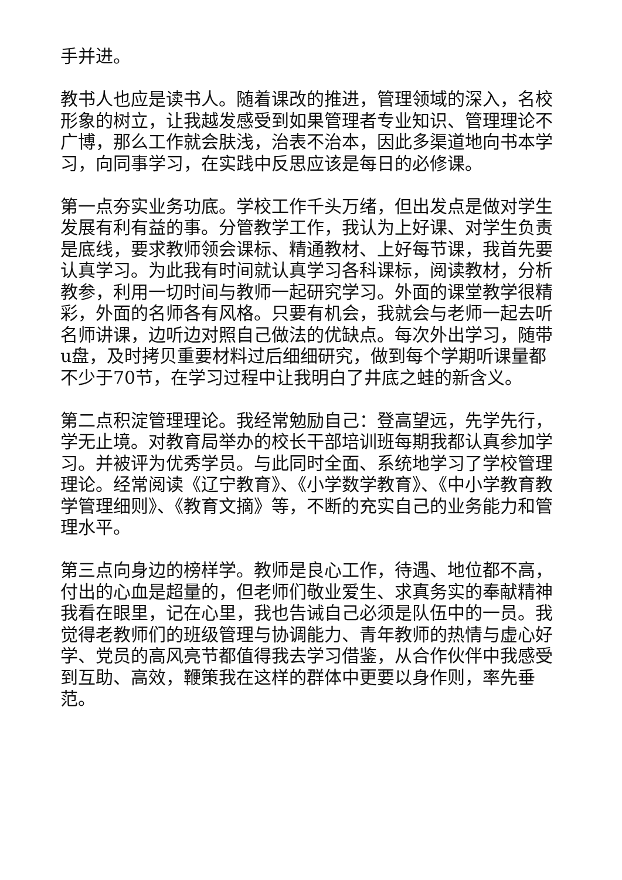手并进。
教书人也应是读书人。随着课改的推进，管理领域的深入，名校形象的树立，让我越发感受到如果管理者专业知识、管理理论不广博，那么工作就会肤浅，治表不治本，因此多渠道地向书本学习，向同事学习，在实践中反思应该是每日的必修课。
第一点夯实业务功底。学校工作千头万绪，但出发点是做对学生发展有利有益的事。分管教学工作，我认为上好课、对学生负责是底线，要求教师领会课标、精通教材、上好每节课，我首先要认真学习。为此我有时间就认真学习各科课标，阅读教材，分析教参，利用一切时间与教师一起研究学习。外面的课堂教学很精彩，外面的名师各有风格。只要有机会，我就会与老师一起去听名师讲课，边听边对照自己做法的优缺点。每次外出学习，随带u盘，及时拷贝重要材料过后细细研究，做到每个学期听课量都不少于70节，在学习过程中让我明白了井底之蛙的新含义。
第二点积淀管理理论。我经常勉励自己：登高望远，先学先行，学无止境。对教育局举办的校长干部培训班每期我都认真参加学习。并被评为优秀学员。与此同时全面、系统地学习了学校管理理论。经常阅读《辽宁教育》、《小学数学教育》、《中小学教育教学管理细则》、《教育文摘》等，不断的充实自己的业务能力和管理水平。
第三点向身边的榜样学。教师是良心工作，待遇、地位都不高，付出的心血是超量的，但老师们敬业爱生、求真务实的奉献精神我看在眼里，记在心里，我也告诫自己必须是队伍中的一员。我觉得老教师们的班级管理与协调能力、青年教师的热情与虚心好学、党员的高风亮节都值得我去学习借鉴，从合作伙伴中我感受到互助、高效，鞭策我在这样的群体中更要以身作则，率先垂范。